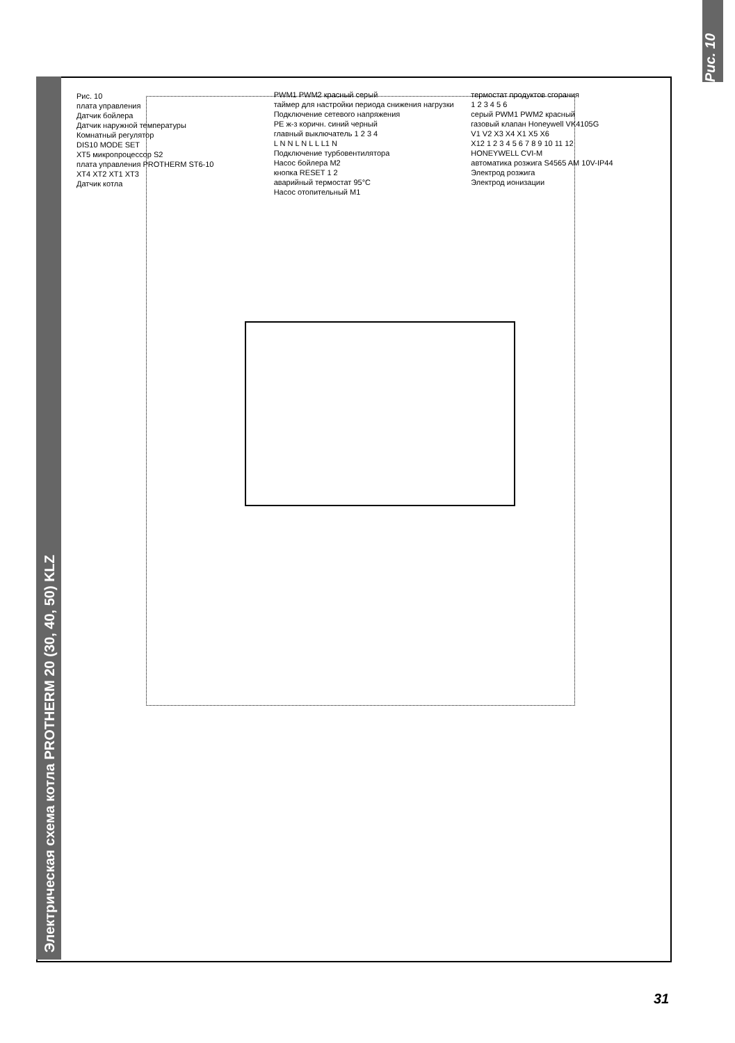Электрическая схема котла PROTHERM 20 (30, 40, 50) KLZ
Рис. 10
плата управления
Датчик бойлера
Датчик наружной температуры
Комнатный регулятор
DIS10 MODE SET
XT5 микропроцессор S2
плата управления PROTHERM ST6-10
XT4 XT2 XT1 XT3
Датчик котла
PWM1 PWM2 красный серый
таймер для настройки периода снижения нагрузки
Подключение сетевого напряжения
PE ж-з коричн. синий черный
главный выключатель 1 2 3 4
L N N L N L L L1 N
Подключение турбовентилятора
Насос бойлера M2
кнопка RESET 1 2
аварийный термостат 95°C
Насос отопительный M1
термостат продуктов сгорания
1 2 3 4 5 6
серый PWM1 PWM2 красный
газовый клапан Honeywell VK4105G
V1 V2 X3 X4 X1 X5 X6
X12 1 2 3 4 5 6 7 8 9 10 11 12
HONEYWELL CVI-M
автоматика розжига S4565 AM 10V-IP44
Электрод розжига
Электрод ионизации
Рис. 10
31